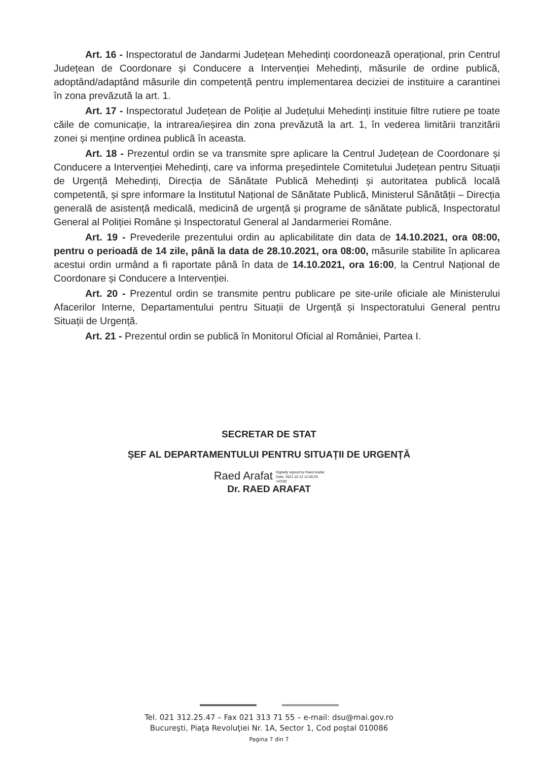Art. 16 - Inspectoratul de Jandarmi Județean Mehedinți coordonează operațional, prin Centrul Județean de Coordonare și Conducere a Intervenției Mehedinți, măsurile de ordine publică, adoptând/adaptând măsurile din competență pentru implementarea deciziei de instituire a carantinei în zona prevăzută la art. 1.
Art. 17 - Inspectoratul Județean de Poliție al Județului Mehedinți instituie filtre rutiere pe toate căile de comunicație, la intrarea/ieșirea din zona prevăzută la art. 1, în vederea limitării tranzitării zonei și menține ordinea publică în aceasta.
Art. 18 - Prezentul ordin se va transmite spre aplicare la Centrul Județean de Coordonare și Conducere a Intervenției Mehedinți, care va informa președintele Comitetului Județean pentru Situații de Urgență Mehedinți, Direcția de Sănătate Publică Mehedinți și autoritatea publică locală competentă, și spre informare la Institutul Național de Sănătate Publică, Ministerul Sănătății – Direcția generală de asistență medicală, medicină de urgență și programe de sănătate publică, Inspectoratul General al Poliției Române și Inspectoratul General al Jandarmeriei Române.
Art. 19 - Prevederile prezentului ordin au aplicabilitate din data de 14.10.2021, ora 08:00, pentru o perioadă de 14 zile, până la data de 28.10.2021, ora 08:00, măsurile stabilite în aplicarea acestui ordin urmând a fi raportate până în data de 14.10.2021, ora 16:00, la Centrul Național de Coordonare și Conducere a Intervenției.
Art. 20 - Prezentul ordin se transmite pentru publicare pe site-urile oficiale ale Ministerului Afacerilor Interne, Departamentului pentru Situații de Urgență și Inspectoratului General pentru Situații de Urgență.
Art. 21 - Prezentul ordin se publică în Monitorul Oficial al României, Partea I.
SECRETAR DE STAT
ȘEF AL DEPARTAMENTULUI PENTRU SITUAȚII DE URGENȚĂ
Raed Arafat Digitally signed by Raed Arafat
Date: 2021.10.13 12:56:25
+03'00'
Dr. RAED ARAFAT
Tel. 021 312.25.47 – Fax 021 313 71 55 – e-mail: dsu@mai.gov.ro
Bucureşti, Piaţa Revoluţiei Nr. 1A, Sector 1, Cod poştal 010086
Pagina 7 din 7